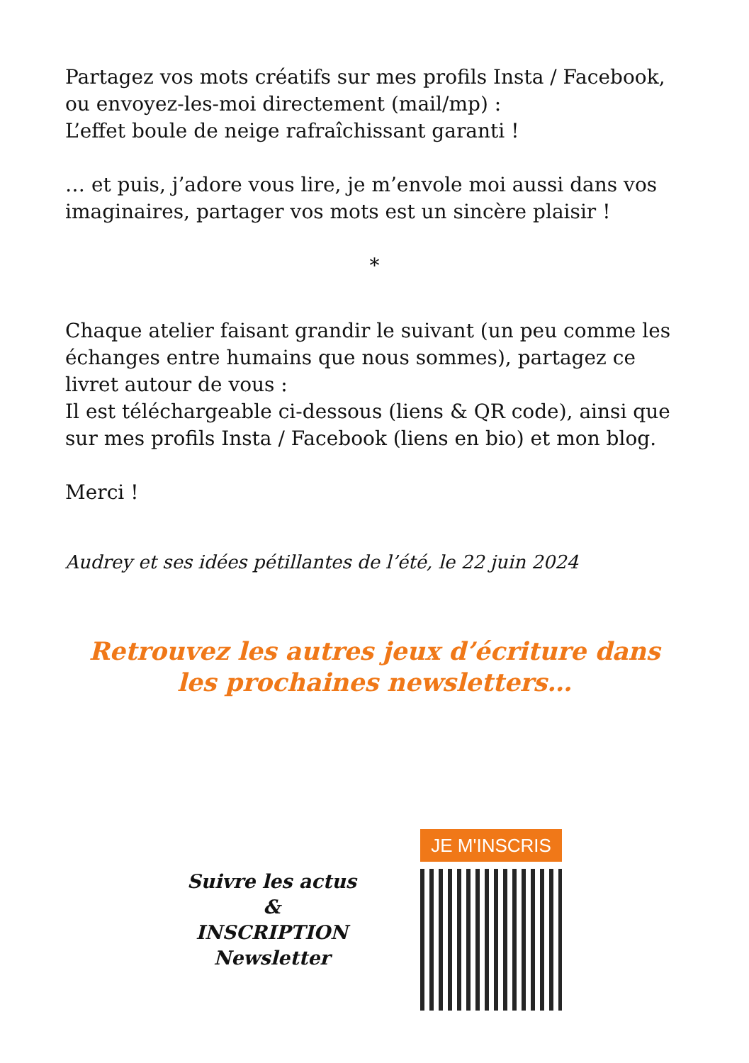Partagez vos mots créatifs sur mes profils Insta / Facebook, ou envoyez-les-moi directement (mail/mp) :
L’effet boule de neige rafraîchissant garanti !
… et puis, j’adore vous lire, je m’envole moi aussi dans vos imaginaires, partager vos mots est un sincère plaisir !
*
Chaque atelier faisant grandir le suivant (un peu comme les échanges entre humains que nous sommes), partagez ce livret autour de vous :
Il est téléchargeable ci-dessous (liens & QR code), ainsi que sur mes profils Insta / Facebook (liens en bio) et mon blog.
Merci !
Audrey et ses idées pétillantes de l’été, le 22 juin 2024
Retrouvez les autres jeux d’écriture dans les prochaines newsletters…
Suivre les actus
&
INSCRIPTION
Newsletter
JE M'INSCRIS